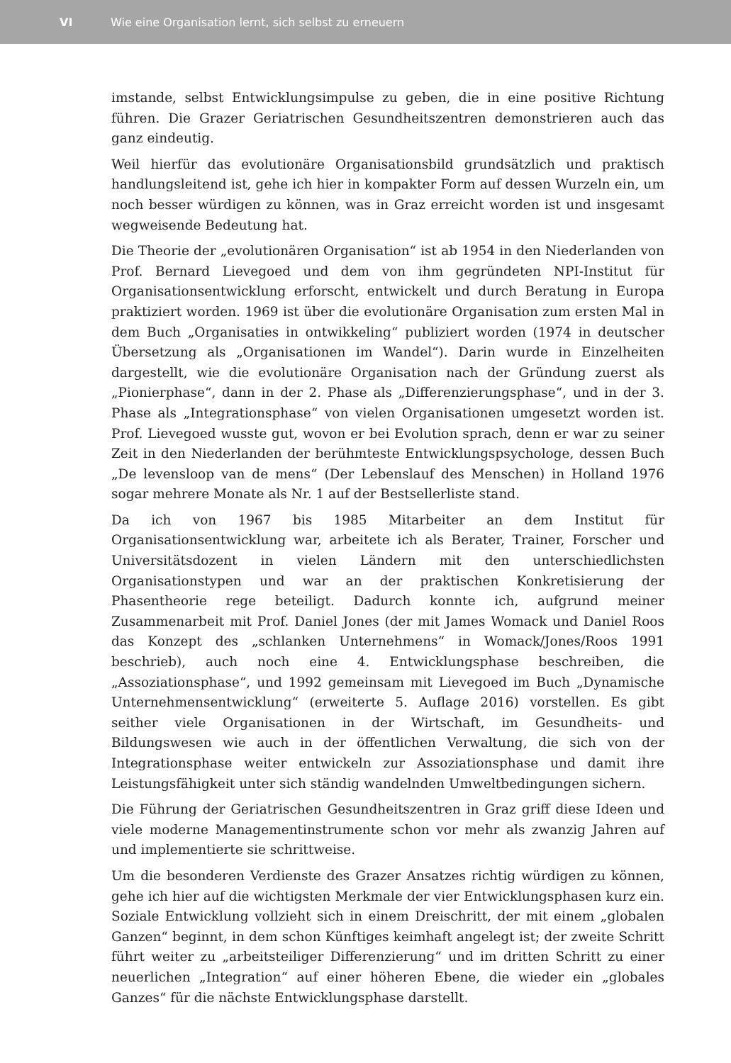VI Wie eine Organisation lernt, sich selbst zu erneuern
imstande, selbst Entwicklungsimpulse zu geben, die in eine positive Richtung führen. Die Grazer Geriatrischen Gesundheitszentren demonstrieren auch das ganz eindeutig.
Weil hierfür das evolutionäre Organisationsbild grundsätzlich und praktisch handlungsleitend ist, gehe ich hier in kompakter Form auf dessen Wurzeln ein, um noch besser würdigen zu können, was in Graz erreicht worden ist und insgesamt wegweisende Bedeutung hat.
Die Theorie der „evolutionären Organisation“ ist ab 1954 in den Niederlanden von Prof. Bernard Lievegoed und dem von ihm gegründeten NPI-Institut für Organisationsentwicklung erforscht, entwickelt und durch Beratung in Europa praktiziert worden. 1969 ist über die evolutionäre Organisation zum ersten Mal in dem Buch „Organisaties in ontwikkeling“ publiziert worden (1974 in deutscher Übersetzung als „Organisationen im Wandel“). Darin wurde in Einzelheiten dargestellt, wie die evolutionäre Organisation nach der Gründung zuerst als „Pionierphase“, dann in der 2. Phase als „Differenzierungsphase“, und in der 3. Phase als „Integrationsphase“ von vielen Organisationen umgesetzt worden ist. Prof. Lievegoed wusste gut, wovon er bei Evolution sprach, denn er war zu seiner Zeit in den Niederlanden der berühmteste Entwicklungspsychologe, dessen Buch „De levensloop van de mens“ (Der Lebenslauf des Menschen) in Holland 1976 sogar mehrere Monate als Nr. 1 auf der Bestsellerliste stand.
Da ich von 1967 bis 1985 Mitarbeiter an dem Institut für Organisationsentwicklung war, arbeitete ich als Berater, Trainer, Forscher und Universitätsdozent in vielen Ländern mit den unterschiedlichsten Organisationstypen und war an der praktischen Konkretisierung der Phasentheorie rege beteiligt. Dadurch konnte ich, aufgrund meiner Zusammenarbeit mit Prof. Daniel Jones (der mit James Womack und Daniel Roos das Konzept des „schlanken Unternehmens“ in Womack/Jones/Roos 1991 beschrieb), auch noch eine 4. Entwicklungsphase beschreiben, die „Assoziationsphase“, und 1992 gemeinsam mit Lievegoed im Buch „Dynamische Unternehmensentwicklung“ (erweiterte 5. Auflage 2016) vorstellen. Es gibt seither viele Organisationen in der Wirtschaft, im Gesundheits- und Bildungswesen wie auch in der öffentlichen Verwaltung, die sich von der Integrationsphase weiter entwickeln zur Assoziationsphase und damit ihre Leistungsfähigkeit unter sich ständig wandelnden Umweltbedingungen sichern.
Die Führung der Geriatrischen Gesundheitszentren in Graz griff diese Ideen und viele moderne Managementinstrumente schon vor mehr als zwanzig Jahren auf und implementierte sie schrittweise.
Um die besonderen Verdienste des Grazer Ansatzes richtig würdigen zu können, gehe ich hier auf die wichtigsten Merkmale der vier Entwicklungsphasen kurz ein. Soziale Entwicklung vollzieht sich in einem Dreischritt, der mit einem „globalen Ganzen“ beginnt, in dem schon Künftiges keimhaft angelegt ist; der zweite Schritt führt weiter zu „arbeitsteiliger Differenzierung“ und im dritten Schritt zu einer neuerlichen „Integration“ auf einer höheren Ebene, die wieder ein „globales Ganzes“ für die nächste Entwicklungsphase darstellt.